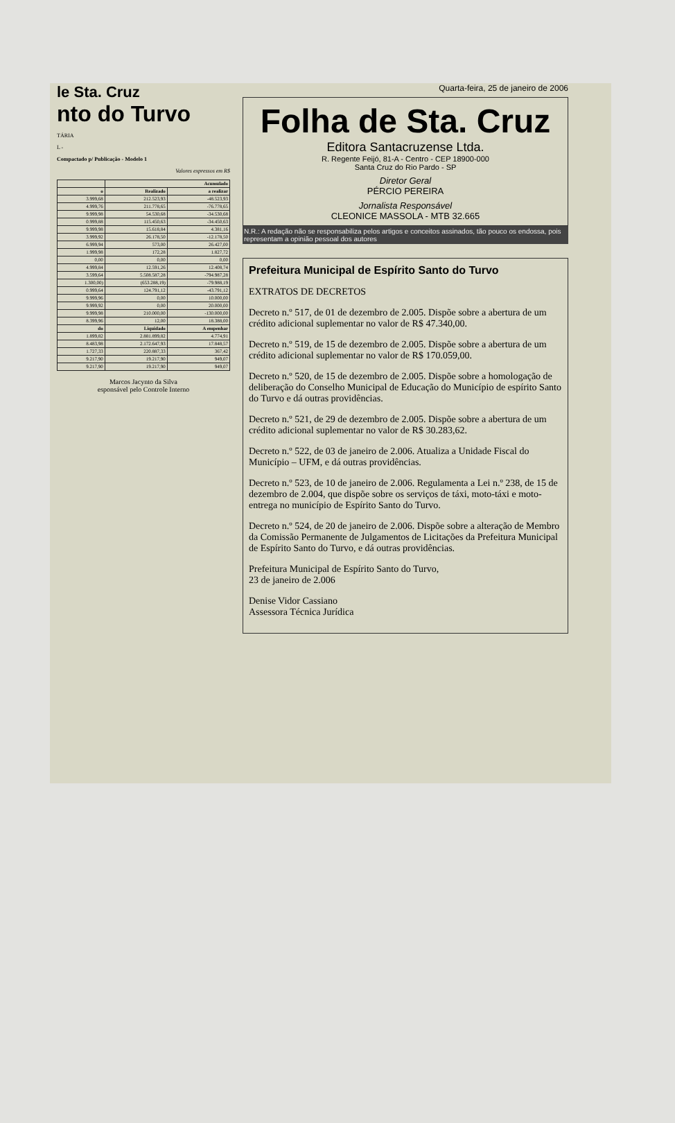le Sta. Cruz
nto do Turvo
TÁRIA
L -
Compactado p/ Publicação - Modelo 1
Valores expressos em R$
| | Acumulado | |
| --- | --- | --- |
| o | Realizado | a realizar |
| 3.999,68 | 212.523,93 | -48.523,93 |
| 4.999,76 | 211.778,65 | -76.778,65 |
| 9.999,98 | 54.530,68 | -34.530,68 |
| 0.999,88 | 115.450,63 | -34.450,63 |
| 9.999,98 | 15.618,84 | 4.381,16 |
| 3.999,92 | 26.178,50 | -12.178,50 |
| 6.999,94 | 573,00 | 26.427,00 |
| 1.999,98 | 172,28 | 1.827,72 |
| 0,00 | 0,00 | 0,00 |
| 4.999,84 | 12.591,26 | 12.408,74 |
| 3.599,64 | 5.508.587,28 | -794.987,28 |
| 1.300,00) | (653.288,19) | -79.988,19 |
| 0.999,64 | 124.791,12 | -43.791,12 |
| 9.999,96 | 0,00 | 10.000,00 |
| 9.999,92 | 0,00 | 20.000,00 |
| 9.999,98 | 210.000,00 | -130.000,00 |
| 8.399,96 | 12,00 | 18.388,00 |
| do | Liquidado | A empenhar |
| 1.899,82 | 2.881.899,82 | 4.774,91 |
| 8.483,98 | 2.172.647,93 | 17.848,57 |
| 1.727,33 | 220.887,33 | 367,42 |
| 9.217,90 | 19.217,90 | 949,07 |
| 9.217,90 | 19.217,90 | 949,07 |
Marcos Jacynto da Silva
esponsável pelo Controle Interno
Quarta-feira, 25 de janeiro de 2006
Folha de Sta. Cruz
Editora Santacruzense Ltda.
R. Regente Feijó, 81-A - Centro - CEP 18900-000
Santa Cruz do Rio Pardo - SP
Diretor Geral
PÉRCIO PEREIRA
Jornalista Responsável
CLEONICE MASSOLA - MTB 32.665
N.R.: A redação não se responsabiliza pelos artigos e conceitos assinados, tão pouco os endossa, pois representam a opinião pessoal dos autores
Prefeitura Municipal de Espírito Santo do Turvo
EXTRATOS DE DECRETOS
Decreto n.º 517, de 01 de dezembro de 2.005. Dispõe sobre a abertura de um crédito adicional suplementar no valor de R$ 47.340,00.
Decreto n.º 519, de 15 de dezembro de 2.005. Dispõe sobre a abertura de um crédito adicional suplementar no valor de R$ 170.059,00.
Decreto n.º 520, de 15 de dezembro de 2.005. Dispõe sobre a homologação de deliberação do Conselho Municipal de Educação do Município de espírito Santo do Turvo e dá outras providências.
Decreto n.º 521, de 29 de dezembro de 2.005. Dispõe sobre a abertura de um crédito adicional suplementar no valor de R$ 30.283,62.
Decreto n.º 522, de 03 de janeiro de 2.006. Atualiza a Unidade Fiscal do Município – UFM, e dá outras providências.
Decreto n.º 523, de 10 de janeiro de 2.006. Regulamenta a Lei n.º 238, de 15 de dezembro de 2.004, que dispõe sobre os serviços de táxi, moto-táxi e moto-entrega no município de Espírito Santo do Turvo.
Decreto n.º 524, de 20 de janeiro de 2.006. Dispõe sobre a alteração de Membro da Comissão Permanente de Julgamentos de Licitações da Prefeitura Municipal de Espírito Santo do Turvo, e dá outras providências.
Prefeitura Municipal de Espírito Santo do Turvo,
23 de janeiro de 2.006
Denise Vidor Cassiano
Assessora Técnica Jurídica